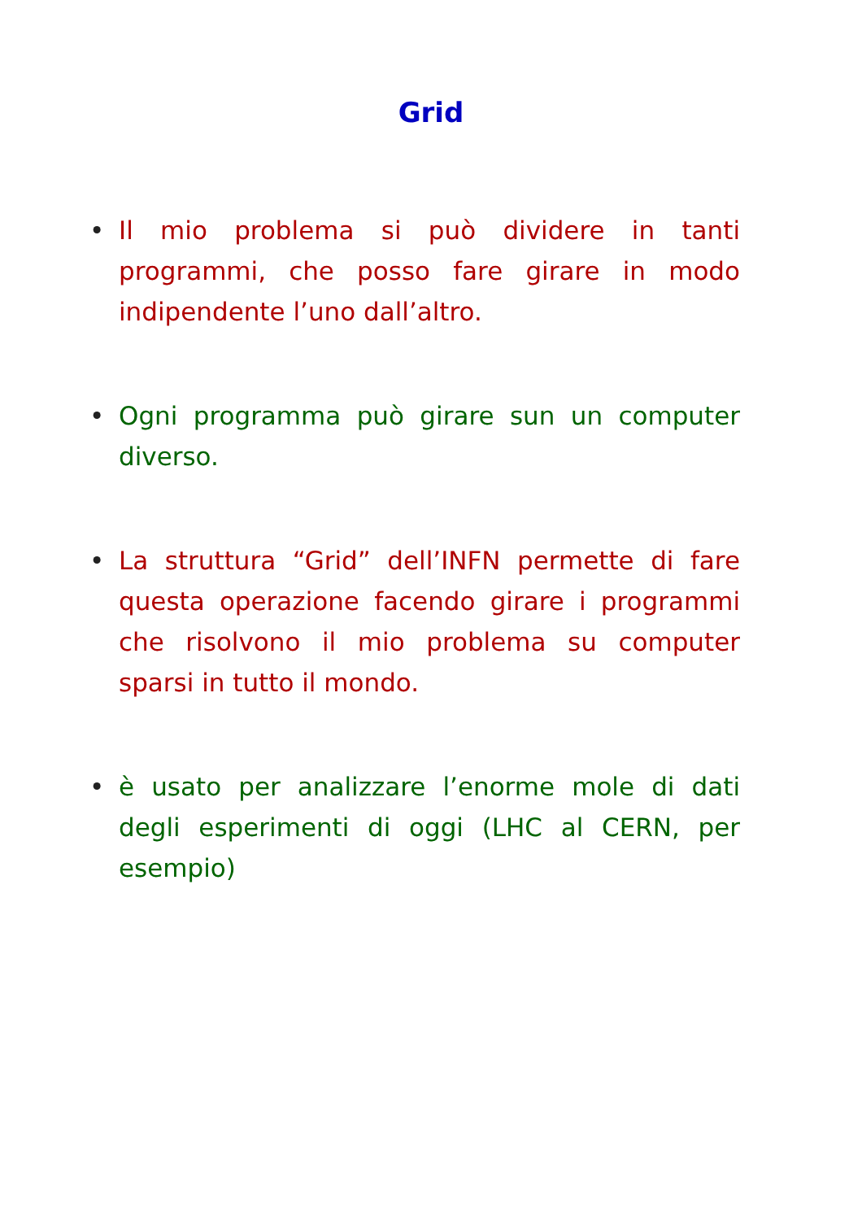Grid
• Il mio problema si può dividere in tanti programmi, che posso fare girare in modo indipendente l’uno dall’altro.
• Ogni programma può girare sun un computer diverso.
• La struttura “Grid” dell’INFN permette di fare questa operazione facendo girare i programmi che risolvono il mio problema su computer sparsi in tutto il mondo.
• è usato per analizzare l’enorme mole di dati degli esperimenti di oggi (LHC al CERN, per esempio)